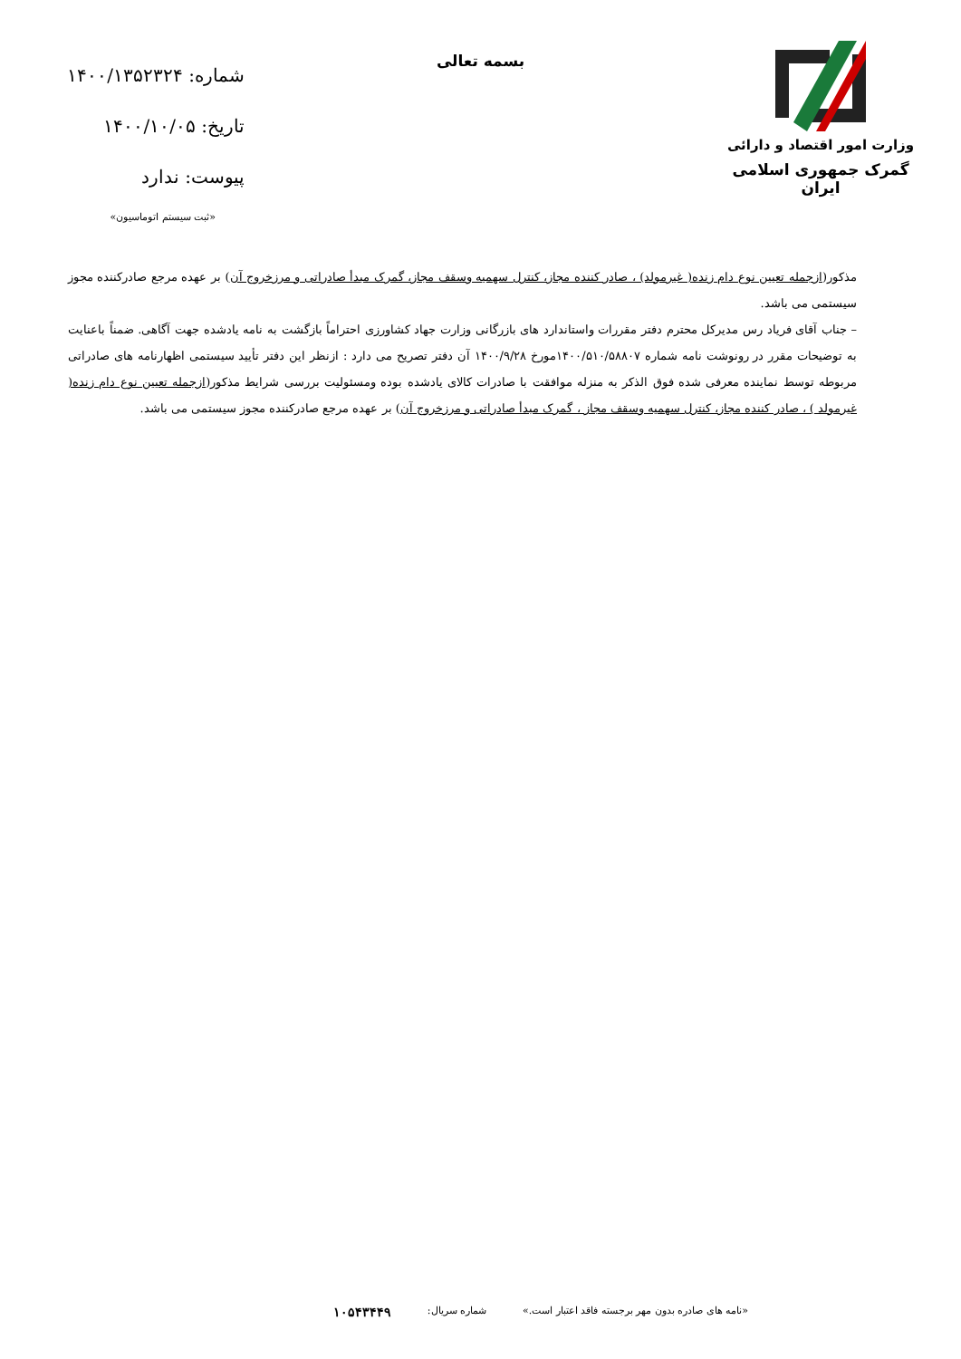وزارت امور اقتصاد و دارائی
گمرک جمهوری اسلامی ایران
بسمه تعالی
شماره: ۱۴۰۰/۱۳۵۲۳۲۴
تاریخ: ۱۴۰۰/۱۰/۰۵
پیوست: ندارد
«ثبت سیستم اتوماسیون»
مذکور(ازجمله تعیین نوع دام زنده( غیرمولد) ، صادر کننده مجاز، کنترل سهمیه وسقف مجاز، گمرک مبدأ صادراتی و مرزخروج آن) بر عهده مرجع صادرکننده مجوز سیستمی می باشد.
– جناب آقای فریاد رس مدیرکل محترم دفتر مقررات واستاندارد های بازرگانی وزارت جهاد کشاورزی احتراماً بازگشت به نامه یادشده جهت آگاهی. ضمناً باعنایت به توضیحات مقرر در رونوشت نامه شماره ۱۴۰۰/۵۱۰/۵۸۸۰۷مورخ ۱۴۰۰/۹/۲۸ آن دفتر تصریح می دارد : ازنظر این دفتر تأیید سیستمی اظهارنامه های صادراتی مربوطه توسط نماینده معرفی شده فوق الذکر به منزله موافقت با صادرات کالای یادشده بوده ومسئولیت بررسی شرایط مذکور(ازجمله تعیین نوع دام زنده( غیرمولد ) ، صادر کننده مجاز، کنترل سهمیه وسقف مجاز ، گمرک مبدأ صادراتی و مرزخروج آن) بر عهده مرجع صادرکننده مجوز سیستمی می باشد.
«نامه های صادره بدون مهر برجسته فاقد اعتبار است.» شماره سریال: ۱۰۵۴۳۴۴۹